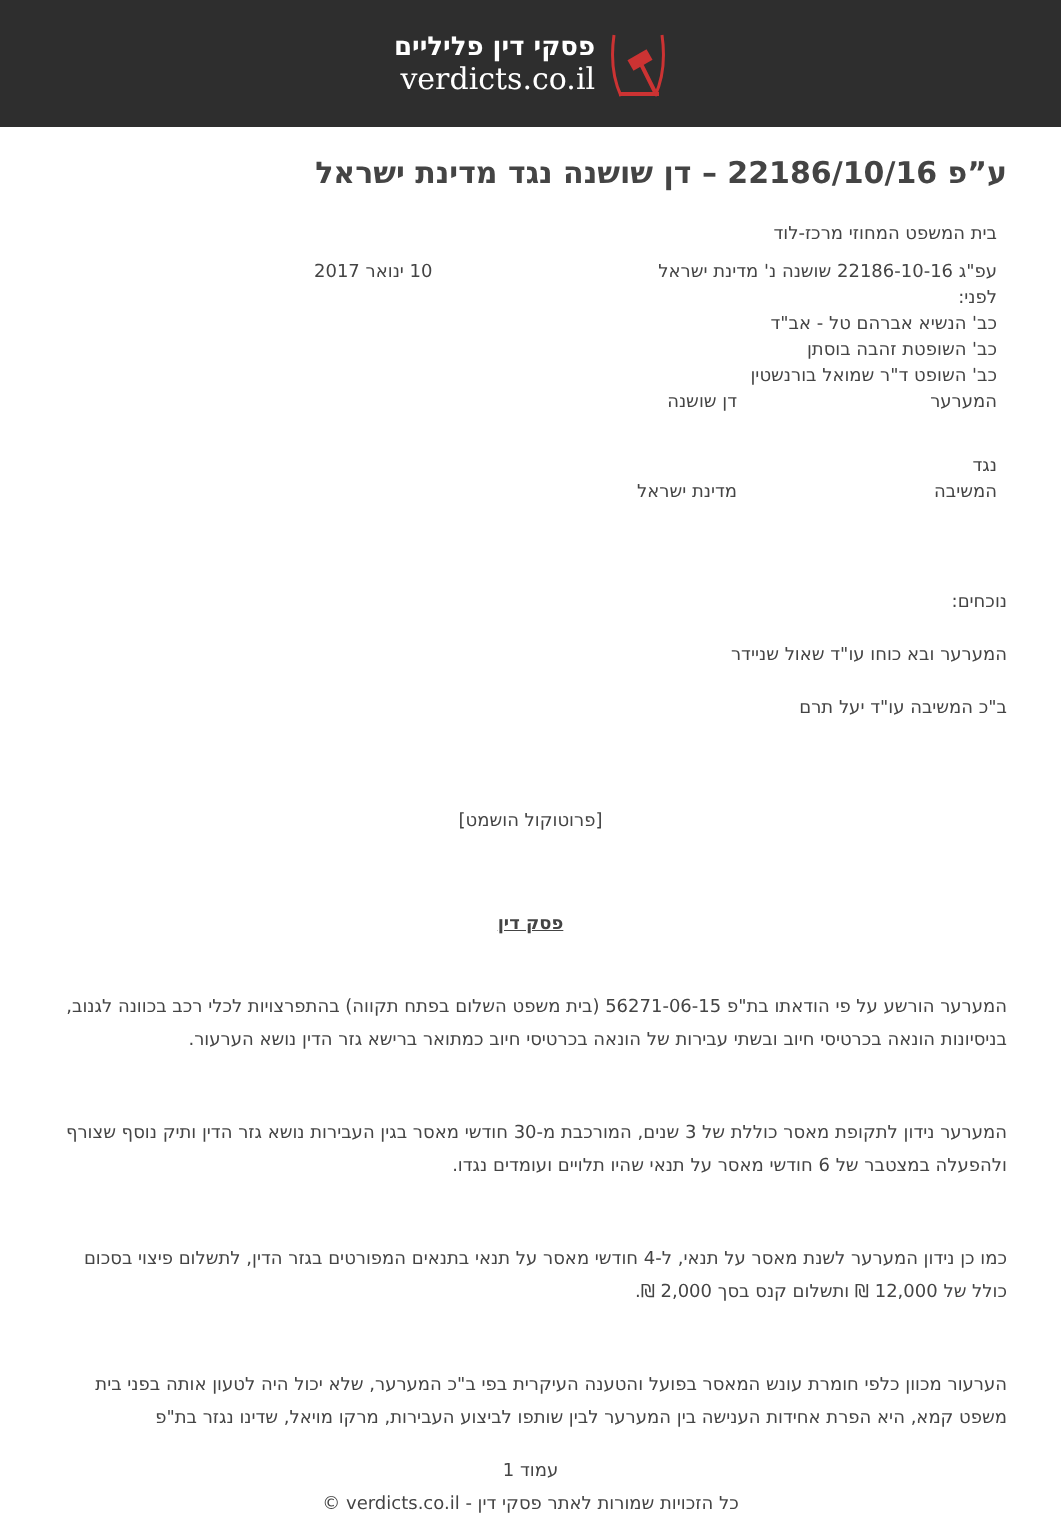פסקי דין פליליים
verdicts.co.il
ע”פ 22186/10/16 – דן שושנה נגד מדינת ישראל
בית המשפט המחוזי מרכז-לוד
עפ"ג 22186-10-16 שושנה נ' מדינת ישראל 10 ינואר 2017
לפני:
כב' הנשיא אברהם טל - אב"ד
כב' השופטת זהבה בוסתן
כב' השופט ד"ר שמואל בורנשטין
המערער דן שושנה
נגד
המשיבה מדינת ישראל
נוכחים:
המערער ובא כוחו עו"ד שאול שניידר
ב"כ המשיבה עו"ד יעל תרם
[פרוטוקול הושמט]
פסק דין
המערער הורשע על פי הודאתו בת"פ 56271-06-15 (בית משפט השלום בפתח תקווה) בהתפרצויות לכלי רכב בכוונה לגנוב, בניסיונות הונאה בכרטיסי חיוב ובשתי עבירות של הונאה בכרטיסי חיוב כמתואר ברישא גזר הדין נושא הערעור.
המערער נידון לתקופת מאסר כוללת של 3 שנים, המורכבת מ-30 חודשי מאסר בגין העבירות נושא גזר הדין ותיק נוסף שצורף ולהפעלה במצטבר של 6 חודשי מאסר על תנאי שהיו תלויים ועומדים נגדו.
כמו כן נידון המערער לשנת מאסר על תנאי, ל-4 חודשי מאסר על תנאי בתנאים המפורטים בגזר הדין, לתשלום פיצוי בסכום כולל של 12,000 ₪ ותשלום קנס בסך 2,000 ₪.
הערעור מכוון כלפי חומרת עונש המאסר בפועל והטענה העיקרית בפי ב"כ המערער, שלא יכול היה לטעון אותה בפני בית משפט קמא, היא הפרת אחידות הענישה בין המערער לבין שותפו לביצוע העבירות, מרקו מויאל, שדינו נגזר בת"פ
עמוד 1
כל הזכויות שמורות לאתר פסקי דין - verdicts.co.il ©